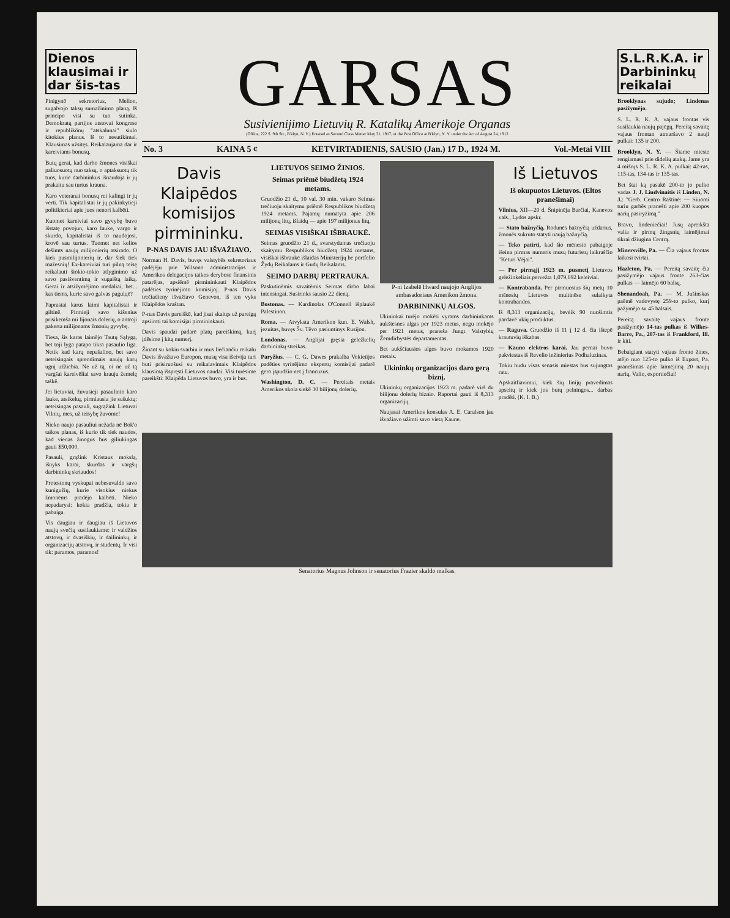Dienos klausimai ir dar šis-tas
Pinigynō sekretorius, Mellon, sugalvojo taksų sumažinimo planą. Iš principo visi su tuo sutinka. Demokratų partijos atstovai kongrese ir republikōnų "atskalunai" siulo kitokius planus. Iš to nesutikimai. Klausimas užsitęs. Reikalaujama dar ir kareiviams bonusų.
Butų gerai, kad darbo žmones visiškai paliuosuotų nuo taksų, o aptaksuotų tik tuos, kurie darbininkus išnaudoja ir jų prakaitu sau turtus krauna.
Karo veteranai bonusų rei kalingi ir jų verti. Tik kapitalistai ir jų pakinkytieji politikieriai apie juos nenori kalbēti.
Kuomet kareiviai savo gyvybę buvo išstatę povojun, karo lauke, vargo ir skurdo, kapitalistai iš to naudojosi, krovē sau turtus. Tuomet net kelios dešimts naujų milijonierių atsirado. O kiek pusmilijonierių ir, dar šiek tiek mažesnių! Ex-kareiviai turi pilną teisę reikalauti šiokio-tokio atlyginimo už savo pasišventimą ir sugaištą laiką. Gerai ir atsižymējimo medaliai, bet... kas tiems, kurie savo galvas pagulдē?
Paprastai karus laimi kapitalistai ir giltinē. Pirmieji savo kišenius prisikemša mi lijonais dolerių, o antroji pakerta milijonams žmonių gyvybę.
Tiesa, šis karas laimējo Tautų Sąlygą, bet toji lyga patapo tikra pasaulio liga. Netik kad karų nepašalino, bet savo neteisingais sprendimais naujų karų ugnį užžiebia. Ne už tą, oi ne už tą vargšai kareivēliai savo krauju žemelę taškē.
Jei lietuviai, žuvusieji pasaulinio karo lauke, atsikeltų, pirmiausia jie sušuktų: neteisingas pasauli, sugrąžink Lietuvai Vilnių, mes, už teisybę žuvome!
Nieko naujo pasauliui nežada nē Bok'o taikos planas, iš kurio tik tiek naudos, kad vienas žmogus bus giliukingas gauti $50,000.
Pasauli, grąžink Kristaus mokslą, išnyks karai, skurdas ir vargšų darbininkų skriaudos!
Protestonų vyskupai nebesuvaldo savo kunigužių, kurie visokius niekus žmonēms pradējo kalbēti. Nieko nepadarysi: kokia pradžia, tokia ir pabaiga.
Vis daugiau ir daugiau iš Lietuvos naujų svečių susilaukiame: ir valdžios atstovų, ir dvasiškių, ir dailininkų, ir organizacijų atstovų, ir studentų. Ir visi tik: paramos, paramos!
GARSAS
Susivienijimo Lietuvių R. Katalikų Amerikoje Organas
(Office, 222 S. 9th Str., B'klyn, N. Y.) Entered as Second Class Matter May 31, 1917, at the Post Office at B'klyn, N. Y. under the Act of August 24, 1912
No. 3 KAINA 5 ¢ KETVIRTADIENIS, SAUSIO (Jan.) 17 D., 1924 M. Vol.-Metai VIII
Davis Klaipēdos komisijos pirmininku.
P-NAS DAVIS JAU IŠVAŽIAVO.
Norman H. Davis, buvęs valstybēs sekretoriaus padējēju prie Wilsono administracijos ir Amerikos delegacijos taikos derybose finansinis patarējas, apsiēmē pirmininkauti Klaipēdos padēties tyrinējimo komisijoj. P-nas Davis trečiadieny išvažiavo Genevon, iš ten vyks Klaipēdos kraštan.
P-nas Davis pareiškē, kad jisai skaitęs už pareigą apsiimti tai komisijai pirmininkauti.
Davis spaudai padarē platų pareiškimą, kurį įdēsime į kitą numerį.
Žinant su kokiu svarbiu ir mus liečiančiu reikalu Davis išvažiavo Europon, musų visa išeivija turi buti prisiruošusi su reikalavimais Klaipēdos klausimą išspręsti Lietuvos naudai. Visi turēsime pareikšti: Klaipēda Lietuvos buvo, yra ir bus.
LIETUVOS SEIMO ŽINIOS.
Seimas priēmē biudžetą 1924 metams.
Gruodžio 21 d., 10 val. 30 min. vakaro Seimas trečiuoju skaitymu priēmē Respublikos biudžetą 1924 metams. Pajamų numatyta apie 206 milijonų litų, išlaidų — apie 197 milijonus litų.
SEIMAS VISIŠKAI IŠBRAUKĒ.
Seimas gruodžio 21 d., svarstydamas trečiuoju skaitymu Respublikos biudžetą 1924 metams, visiškai išbraukē išlaidas Ministerijų be portfelio Žydų Reikalams ir Gudų Reikalams.
SEIMO DARBŲ PERTRAUKA.
Paskutinēmis savaitēmis Seimas dirbo labai intensingai. Susirinks sausio 22 dieną.
Bostonas. — Kardinolas O'Connell išplaukē Palestinon.
Roma. — Atvyksta Amerikon kun. E. Walsh, jezuitas, buvęs Šv. Tēvo pasiuntinys Rusijon.
Londonas. — Anglijai gręsia geležkelių darbininkų streikas.
Paryžius. — C. G. Dawes prakalba Vokietijos padēties tyrinējimo ekspertų komisijai padarē gero įspudžio net į francuzus.
Washington, D. C. — Pereitais metais Amerikos skola siekē 30 bilijonų dolerių.
P-ni Izabelē Hward naujojo Anglijos ambasadoriaus Amerikon žmona.
DARBININKŲ ALGOS.
Ukininkai turējo mokēti vyrams darbininkams aukštesnes algas per 1923 metus, negu mokējo per 1921 metus, praneša Jungt. Valstybių Žemdirbystēs departamentas.
Bet aukščiausios algos buvo mokamos 1920 metais.
Ukininkų organizacijos daro gerą biznį.
Ukininkų organizacijos 1923 m. padarē virš du bilijonu dolerių biznio. Raportai gauti iš 8,313 organizacijų.
Naujasai Amerikos konsulas A. E. Caralson jau išvažiavo užimti savo vietą Kaune.
Iš Lietuvos
Iš okupuotos Lietuvos. (Eltos pranešimai)
Vilnius, XII—20 d. Šnipinēja Barčiai, Kanevos vals., Lydos apskr.
— Stato bažnyčią. Rodunēs bažnyčią uždarius, žmonēs sukruto statyti naują bažnyčią.
— Teko patirti, kad šio mēnesio pabaigoje išeina pirmas numeris musų futuristų laikraščio "Keturi Vējai".
— Per pirmąjį 1923 m. pusmetį Lietuvos geležinkeliais pervežta 1,079,692 keleiviai.
— Kontrabanda. Per pirmuosius šių metų 10 mēnesių Lietuvos muitinēse sulaikyta kontrabandos.
Iš 8,313 organizacijų, bevéik 90 nuošimtis pardavē ukių produktus.
— Raguva. Gruodžio iš 11 į 12 d. čia ištepē krautuvių iškabas.
— Kauno elektros karai. Jau pernai buvo pakviestas iš Revelio inžinierius Podhaluzinas.
Tokiu budu visas senasis miestas bus sujungtas ratu.
Apskaitliavimui, kiek šių linijų pravedimas apseitų ir kiek jos butų pelningos... darbas pradēti. (K. I. B.)
Senatorius Magnus Johnson ir senatorius Frazier skaldo malkas.
S.L.R.K.A. ir Darbininkų reikalai
Brooklynas sujudo; Lindenas pasižymējo.
S. L. R. K. A. vajaus frontas vis susilaukia naujų pajēgų. Pereitą savaitę vajaus frontan atmaršavo 2 nauji pulkai: 135 ir 200.
Brooklyn, N. Y. — Šiame mieste rengiamasi prie didelių atakų. Jame yra 4 mišrųs S. L. R. K. A. pulkai: 42-ras, 115-tas, 134-tas ir 135-tas.
Bet štai ką pasakē 200-to jo pulko vadas J. J. Liudvinaitis iš Linden, N. J.: "Gerb. Centro Raštinē: — Siuomi turiu garbēs pranešti apie 200 kuopos narių pasiryžimą."
Bravo, lindeniečiai! Jusų apreikšta valia ir pirmų žingsnių laimējimai tikrai džiugina Centrą.
Minersville, Pa. — Čia vajaus frontas laikosi tvirtai.
Hazleton, Pa. — Pereitą savaitę čia pasižymējo vajaus fronte 263-čias pulkas — laimējo 60 balsų.
Shenandoah, Pa. — M. Jušinskas paēmē vadovystę 259-to pulko, kurį pažymējo su 45 balsais.
Pereitą savaitę vajaus fronte pasižymējo 14-tas pulkas iš Wilkes-Barre, Pa., 207-tas iš Frankford, Ill. ir kiti.
Bebaigiant statyti vajaus fronto žines, atējo nuo 125-to pulko iš Export, Pa. pranešimas apie laimējimą 20 naujų narių. Valio, exportiečiai!